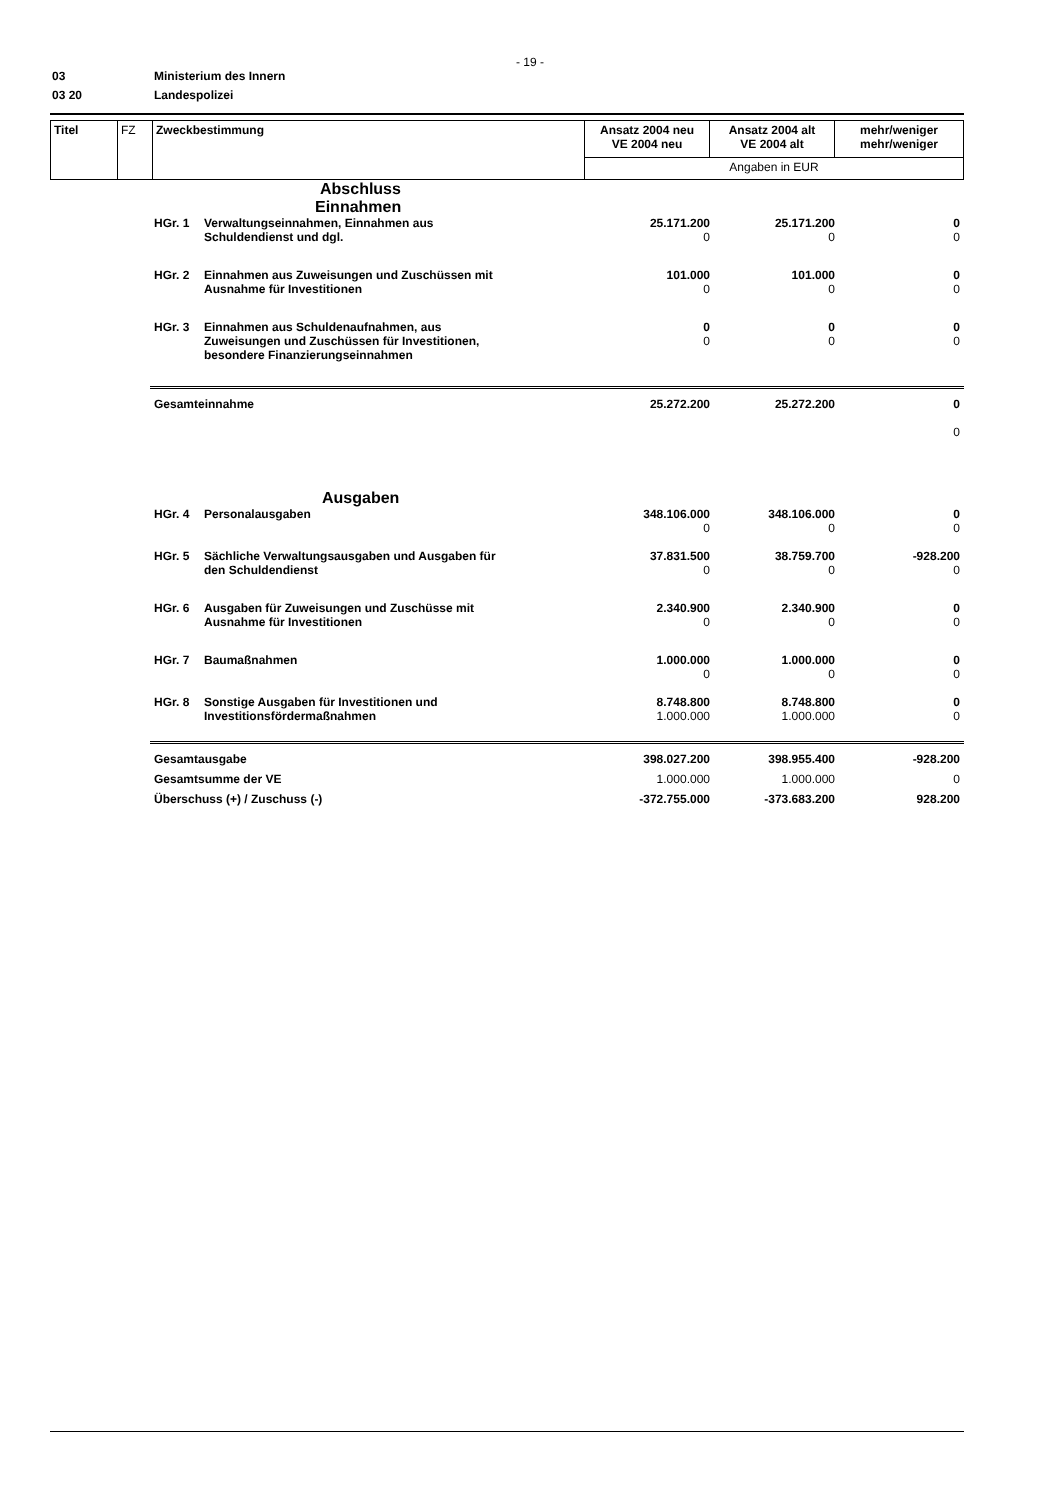- 19 -
03 Ministerium des Innern
03 20 Landespolizei
| Titel | FZ | Zweckbestimmung | Ansatz 2004 neu VE 2004 neu | Ansatz 2004 alt VE 2004 alt | mehr/weniger mehr/weniger |
| | | | Angaben in EUR | | |
| Abschluss | | | | |
| Einnahmen | | | | |
| HGr. 1 | Verwaltungseinnahmen, Einnahmen aus Schuldendienst und dgl. | 25.171.200 0 | 25.171.200 0 | 0 0 |
| HGr. 2 | Einnahmen aus Zuweisungen und Zuschüssen mit Ausnahme für Investitionen | 101.000 0 | 101.000 0 | 0 0 |
| HGr. 3 | Einnahmen aus Schuldenaufnahmen, aus Zuweisungen und Zuschüssen für Investitionen, besondere Finanzierungseinnahmen | 0 0 | 0 0 | 0 0 |
| Gesamteinnahme | | 25.272.200 | 25.272.200 | 0 0 |
| Ausgaben | | | | |
| HGr. 4 | Personalausgaben | 348.106.000 0 | 348.106.000 0 | 0 0 |
| HGr. 5 | Sächliche Verwaltungsausgaben und Ausgaben für den Schuldendienst | 37.831.500 0 | 38.759.700 0 | -928.200 0 |
| HGr. 6 | Ausgaben für Zuweisungen und Zuschüsse mit Ausnahme für Investitionen | 2.340.900 0 | 2.340.900 0 | 0 0 |
| HGr. 7 | Baumaßnahmen | 1.000.000 0 | 1.000.000 0 | 0 0 |
| HGr. 8 | Sonstige Ausgaben für Investitionen und Investitionsfördermaßnahmen | 8.748.800 1.000.000 | 8.748.800 1.000.000 | 0 0 |
| Gesamtausgabe | | 398.027.200 | 398.955.400 | -928.200 |
| Gesamtsumme der VE | | 1.000.000 | 1.000.000 | 0 |
| Überschuss (+) / Zuschuss (-) | | -372.755.000 | -373.683.200 | 928.200 |